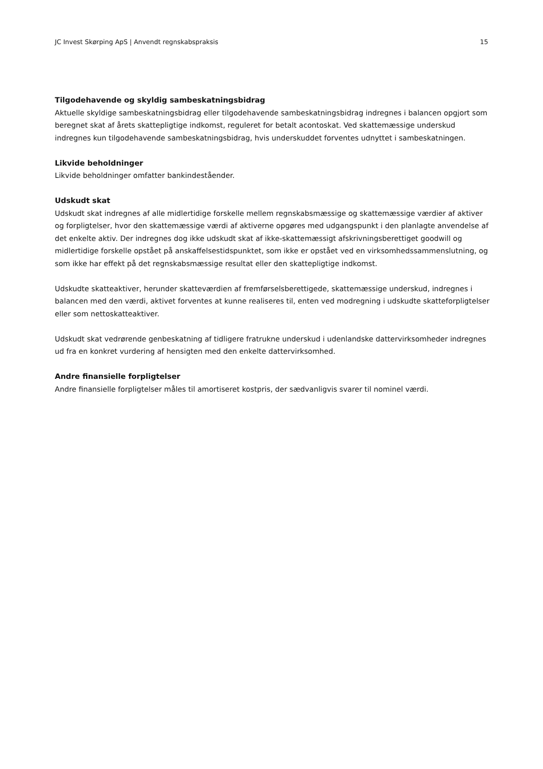JC Invest Skørping ApS | Anvendt regnskabspraksis 15
Tilgodehavende og skyldig sambeskatningsbidrag
Aktuelle skyldige sambeskatningsbidrag eller tilgodehavende sambeskatningsbidrag indregnes i balancen opgjort som beregnet skat af årets skattepligtige indkomst, reguleret for betalt acontoskat. Ved skattemæssige underskud indregnes kun tilgodehavende sambeskatningsbidrag, hvis underskuddet forventes udnyttet i sambeskatningen.
Likvide beholdninger
Likvide beholdninger omfatter bankindeståender.
Udskudt skat
Udskudt skat indregnes af alle midlertidige forskelle mellem regnskabsmæssige og skattemæssige værdier af aktiver og forpligtelser, hvor den skattemæssige værdi af aktiverne opgøres med udgangspunkt i den planlagte anvendelse af det enkelte aktiv. Der indregnes dog ikke udskudt skat af ikke-skattemæssigt afskrivningsberettiget goodwill og midlertidige forskelle opstået på anskaffelsestidspunktet, som ikke er opstået ved en virksomhedssammenslutning, og som ikke har effekt på det regnskabsmæssige resultat eller den skattepligtige indkomst.
Udskudte skatteaktiver, herunder skatteværdien af fremførselsberettigede, skattemæssige underskud, indregnes i balancen med den værdi, aktivet forventes at kunne realiseres til, enten ved modregning i udskudte skatteforpligtelser eller som nettoskatteaktiver.
Udskudt skat vedrørende genbeskatning af tidligere fratrukne underskud i udenlandske dattervirksomheder indregnes ud fra en konkret vurdering af hensigten med den enkelte dattervirksomhed.
Andre finansielle forpligtelser
Andre finansielle forpligtelser måles til amortiseret kostpris, der sædvanligvis svarer til nominel værdi.